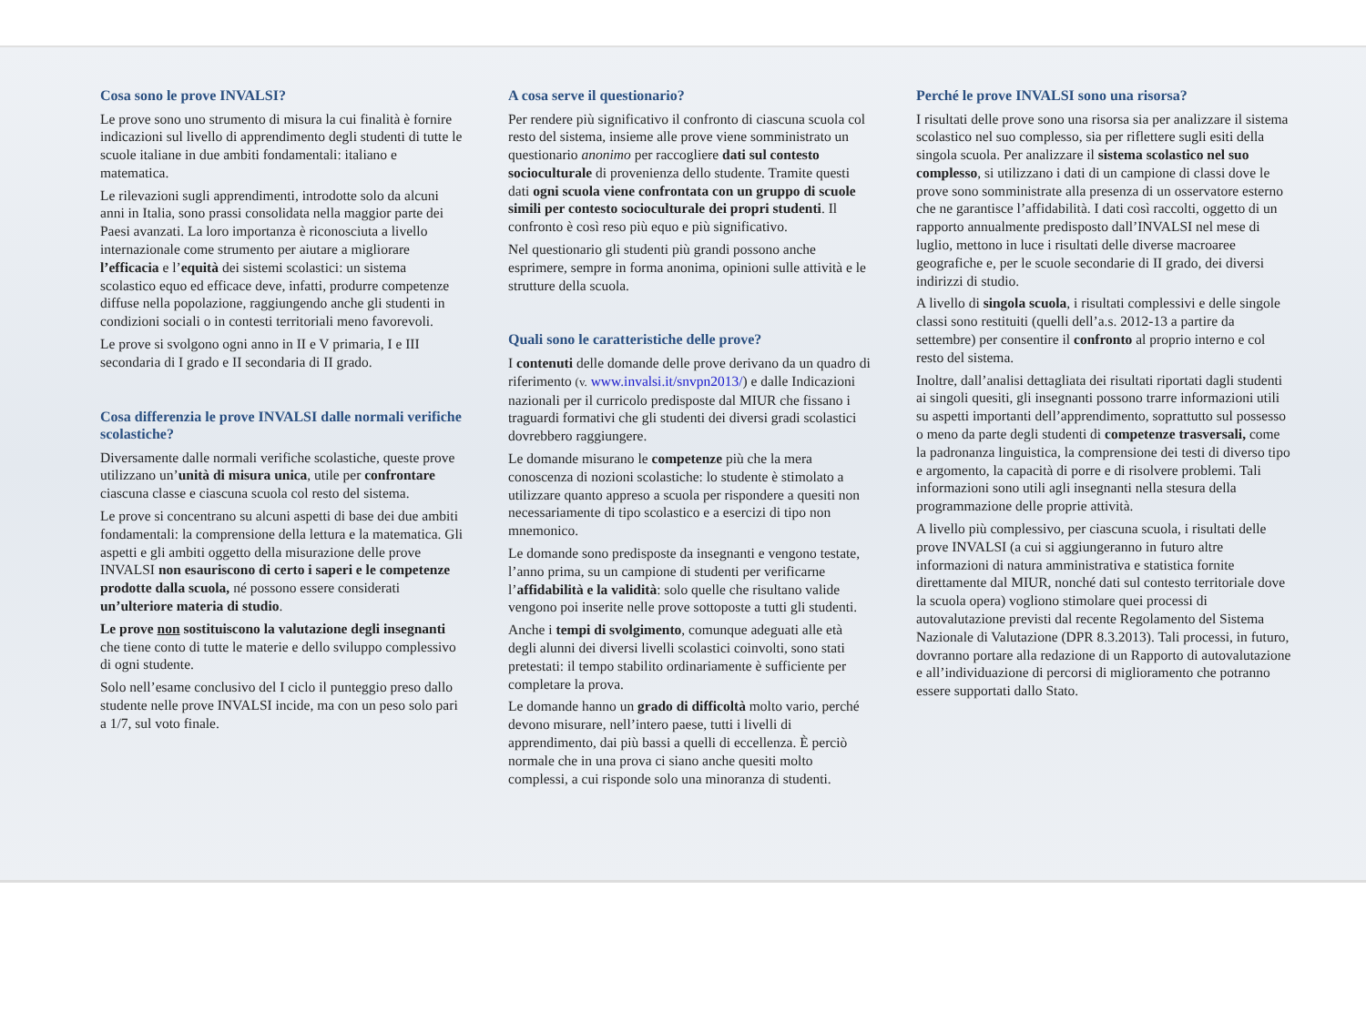Cosa sono le prove INVALSI?
Le prove sono uno strumento di misura la cui finalità è fornire indicazioni sul livello di apprendimento degli studenti di tutte le scuole italiane in due ambiti fondamentali: italiano e matematica.
Le rilevazioni sugli apprendimenti, introdotte solo da alcuni anni in Italia, sono prassi consolidata nella maggior parte dei Paesi avanzati. La loro importanza è riconosciuta a livello internazionale come strumento per aiutare a migliorare l’efficacia e l’equità dei sistemi scolastici: un sistema scolastico equo ed efficace deve, infatti, produrre competenze diffuse nella popolazione, raggiungendo anche gli studenti in condizioni sociali o in contesti territoriali meno favorevoli.
Le prove si svolgono ogni anno in II e V primaria, I e III secondaria di I grado e II secondaria di II grado.
Cosa differenzia le prove INVALSI dalle normali verifiche scolastiche?
Diversamente dalle normali verifiche scolastiche, queste prove utilizzano un’unità di misura unica, utile per confrontare ciascuna classe e ciascuna scuola col resto del sistema.
Le prove si concentrano su alcuni aspetti di base dei due ambiti fondamentali: la comprensione della lettura e la matematica. Gli aspetti e gli ambiti oggetto della misurazione delle prove INVALSI non esauriscono di certo i saperi e le competenze prodotte dalla scuola, né possono essere considerati un’ulteriore materia di studio.
Le prove non sostituiscono la valutazione degli insegnanti che tiene conto di tutte le materie e dello sviluppo complessivo di ogni studente.
Solo nell’esame conclusivo del I ciclo il punteggio preso dallo studente nelle prove INVALSI incide, ma con un peso solo pari a 1/7, sul voto finale.
A cosa serve il questionario?
Per rendere più significativo il confronto di ciascuna scuola col resto del sistema, insieme alle prove viene somministrato un questionario anonimo per raccogliere dati sul contesto socioculturale di provenienza dello studente. Tramite questi dati ogni scuola viene confrontata con un gruppo di scuole simili per contesto socioculturale dei propri studenti. Il confronto è così reso più equo e più significativo.
Nel questionario gli studenti più grandi possono anche esprimere, sempre in forma anonima, opinioni sulle attività e le strutture della scuola.
Quali sono le caratteristiche delle prove?
I contenuti delle domande delle prove derivano da un quadro di riferimento (v. www.invalsi.it/snvpn2013/) e dalle Indicazioni nazionali per il curricolo predisposte dal MIUR che fissano i traguardi formativi che gli studenti dei diversi gradi scolastici dovrebbero raggiungere.
Le domande misurano le competenze più che la mera conoscenza di nozioni scolastiche: lo studente è stimolato a utilizzare quanto appreso a scuola per rispondere a quesiti non necessariamente di tipo scolastico e a esercizi di tipo non mnemonico.
Le domande sono predisposte da insegnanti e vengono testate, l’anno prima, su un campione di studenti per verificarne l’affidabilità e la validità: solo quelle che risultano valide vengono poi inserite nelle prove sottoposte a tutti gli studenti.
Anche i tempi di svolgimento, comunque adeguati alle età degli alunni dei diversi livelli scolastici coinvolti, sono stati pretestati: il tempo stabilito ordinariamente è sufficiente per completare la prova.
Le domande hanno un grado di difficoltà molto vario, perché devono misurare, nell’intero paese, tutti i livelli di apprendimento, dai più bassi a quelli di eccellenza. È perciò normale che in una prova ci siano anche quesiti molto complessi, a cui risponde solo una minoranza di studenti.
Perché le prove INVALSI sono una risorsa?
I risultati delle prove sono una risorsa sia per analizzare il sistema scolastico nel suo complesso, sia per riflettere sugli esiti della singola scuola. Per analizzare il sistema scolastico nel suo complesso, si utilizzano i dati di un campione di classi dove le prove sono somministrate alla presenza di un osservatore esterno che ne garantisce l’affidabilità. I dati così raccolti, oggetto di un rapporto annualmente predisposto dall’INVALSI nel mese di luglio, mettono in luce i risultati delle diverse macroaree geografiche e, per le scuole secondarie di II grado, dei diversi indirizzi di studio.
A livello di singola scuola, i risultati complessivi e delle singole classi sono restituiti (quelli dell’a.s. 2012-13 a partire da settembre) per consentire il confronto al proprio interno e col resto del sistema.
Inoltre, dall’analisi dettagliata dei risultati riportati dagli studenti ai singoli quesiti, gli insegnanti possono trarre informazioni utili su aspetti importanti dell’apprendimento, soprattutto sul possesso o meno da parte degli studenti di competenze trasversali, come la padronanza linguistica, la comprensione dei testi di diverso tipo e argomento, la capacità di porre e di risolvere problemi. Tali informazioni sono utili agli insegnanti nella stesura della programmazione delle proprie attività.
A livello più complessivo, per ciascuna scuola, i risultati delle prove INVALSI (a cui si aggiungeranno in futuro altre informazioni di natura amministrativa e statistica fornite direttamente dal MIUR, nonché dati sul contesto territoriale dove la scuola opera) vogliono stimolare quei processi di autovalutazione previsti dal recente Regolamento del Sistema Nazionale di Valutazione (DPR 8.3.2013). Tali processi, in futuro, dovranno portare alla redazione di un Rapporto di autovalutazione e all’individuazione di percorsi di miglioramento che potranno essere supportati dallo Stato.